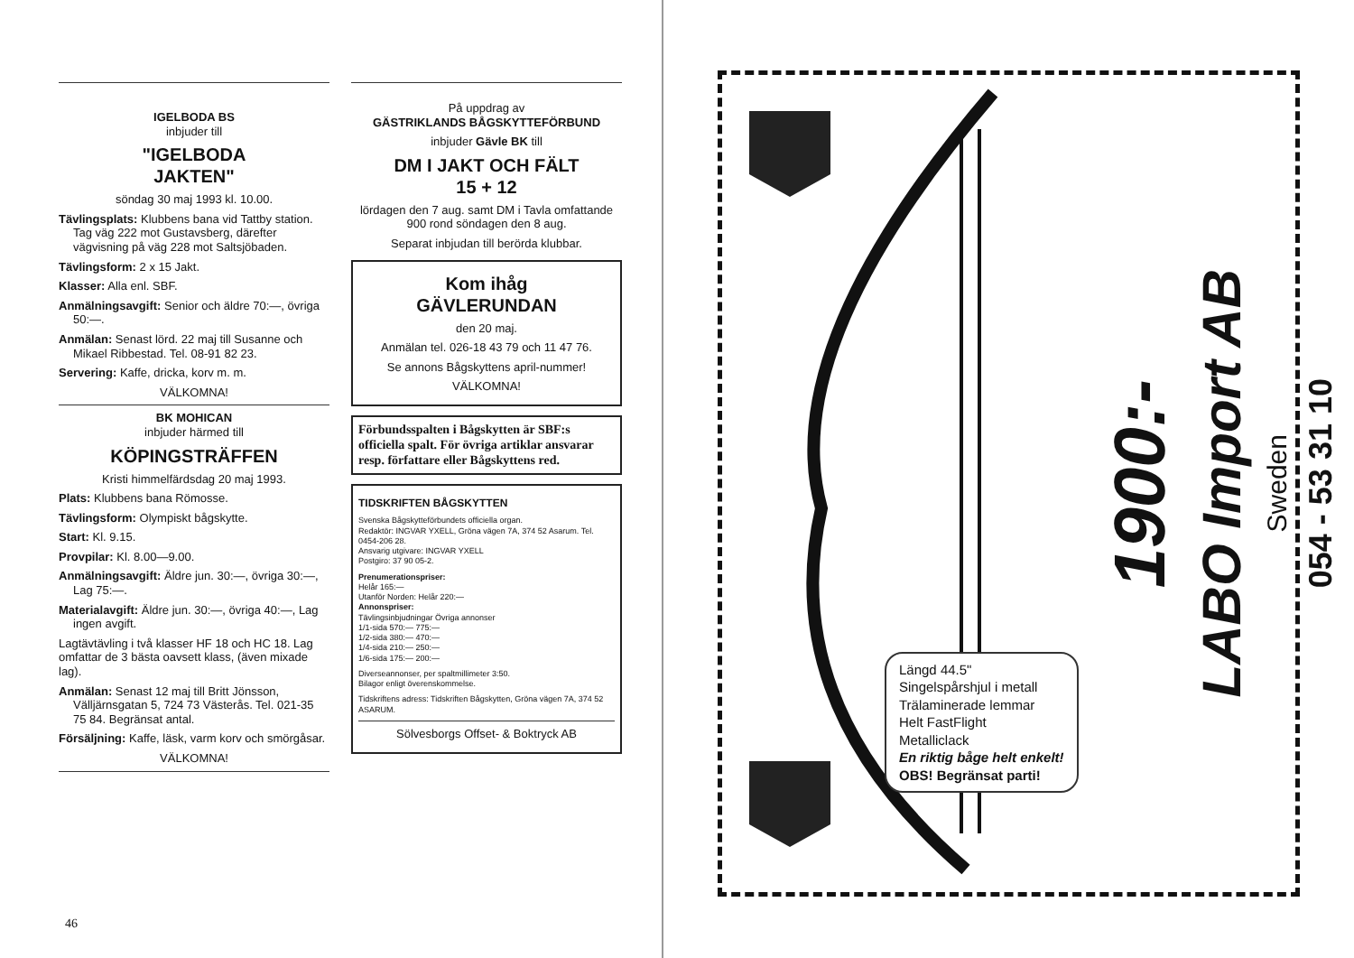IGELBODA BS
inbjuder till
"IGELBODA
JAKTEN"
söndag 30 maj 1993 kl. 10.00.
Tävlingsplats: Klubbens bana vid Tattby station. Tag väg 222 mot Gustavsberg, därefter vägvisning på väg 228 mot Saltsjöbaden.
Tävlingsform: 2 x 15 Jakt.
Klasser: Alla enl. SBF.
Anmälningsavgift: Senior och äldre 70:—, övriga 50:—.
Anmälan: Senast lörd. 22 maj till Susanne och Mikael Ribbestad. Tel. 08-91 82 23.
Servering: Kaffe, dricka, korv m. m.
VÄLKOMNA!
BK MOHICAN
inbjuder härmed till
KÖPINGSTRÄFFEN
Kristi himmelfärdsdag 20 maj 1993.
Plats: Klubbens bana Römosse.
Tävlingsform: Olympiskt bågskytte.
Start: Kl. 9.15.
Provpilar: Kl. 8.00—9.00.
Anmälningsavgift: Äldre jun. 30:—, övriga 30:—, Lag 75:—.
Materialavgift: Äldre jun. 30:—, övriga 40:—, Lag ingen avgift.
Lagtävtävling i två klasser HF 18 och HC 18. Lag omfattar de 3 bästa oavsett klass, (även mixade lag).
Anmälan: Senast 12 maj till Britt Jönsson, Välljärnsgatan 5, 724 73 Västerås. Tel. 021-35 75 84. Begränsat antal.
Försäljning: Kaffe, läsk, varm korv och smörgåsar.
VÄLKOMNA!
På uppdrag av
GÄSTRIKLANDS BÅGSKYTTEFÖRBUND
inbjuder Gävle BK till
DM I JAKT OCH FÄLT
15 + 12
lördagen den 7 aug. samt DM i Tavla omfattande 900 rond söndagen den 8 aug.
Separat inbjudan till berörda klubbar.
Kom ihåg
GÄVLERUNDAN
den 20 maj.
Anmälan tel. 026-18 43 79 och 11 47 76.
Se annons Bågskyttens april-nummer!
VÄLKOMNA!
Förbundsspalten i Bågskytten är SBF:s officiella spalt. För övriga artiklar ansvarar resp. författare eller Bågskyttens red.
TIDSKRIFTEN BÅGSKYTTEN
Svenska Bågskytteförbundets officiella organ.
Redaktör: INGVAR YXELL, Gröna vägen 7A, 374 52 Asarum. Tel. 0454-206 28.
Ansvarig utgivare: INGVAR YXELL
Postgiro: 37 90 05-2.
Prenumerationspriser:
Helår 165:—
Utanför Norden: Helår 220:—
Annonspriser:
Tävlingsinbjudningar Övriga annonser
1/1-sida 570:— 775:—
1/2-sida 380:— 470:—
1/4-sida 210:— 250:—
1/6-sida 175:— 200:—
Diverseannonser, per spaltmillimeter 3:50.
Bilagor enligt överenskommelse.
Tidskriftens adress: Tidskriften Bågskytten, Gröna vägen 7A, 374 52 ASARUM.
Sölvesborgs Offset- & Boktryck AB
46
Längd 44.5"
Singelspårshjul i metall
Trälaminerade lemmar
Helt FastFlight
Metalliclack
En riktig båge helt enkelt!
OBS! Begränsat parti!
1900:-
LABO Import AB
Sweden
054 - 53 31 10